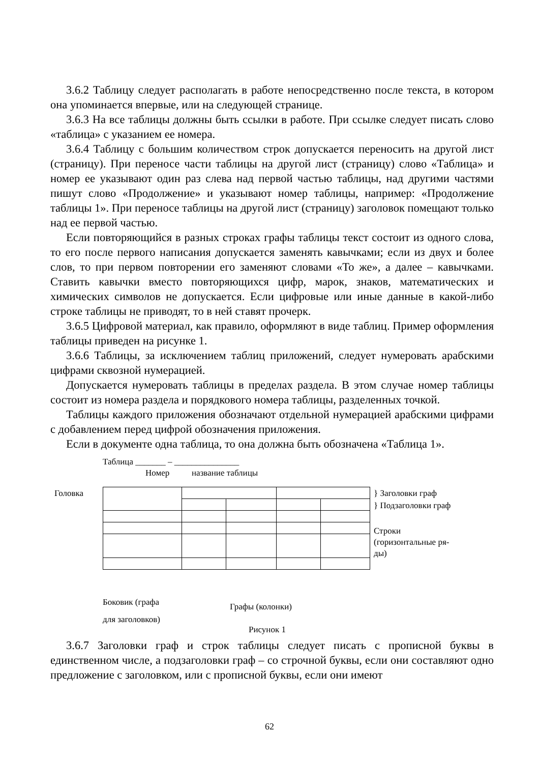3.6.2 Таблицу следует располагать в работе непосредственно после текста, в котором она упоминается впервые, или на следующей странице.
3.6.3 На все таблицы должны быть ссылки в работе. При ссылке следует писать слово «таблица» с указанием ее номера.
3.6.4 Таблицу с большим количеством строк допускается переносить на другой лист (страницу). При переносе части таблицы на другой лист (страницу) слово «Таблица» и номер ее указывают один раз слева над первой частью таблицы, над другими частями пишут слово «Продолжение» и указывают номер таблицы, например: «Продолжение таблицы 1». При переносе таблицы на другой лист (страницу) заголовок помещают только над ее первой частью.
Если повторяющийся в разных строках графы таблицы текст состоит из одного слова, то его после первого написания допускается заменять кавычками; если из двух и более слов, то при первом повторении его заменяют словами «То же», а далее – кавычками. Ставить кавычки вместо повторяющихся цифр, марок, знаков, математических и химических символов не допускается. Если цифровые или иные данные в какой-либо строке таблицы не приводят, то в ней ставят прочерк.
3.6.5 Цифровой материал, как правило, оформляют в виде таблиц. Пример оформления таблицы приведен на рисунке 1.
3.6.6 Таблицы, за исключением таблиц приложений, следует нумеровать арабскими цифрами сквозной нумерацией.
Допускается нумеровать таблицы в пределах раздела. В этом случае номер таблицы состоит из номера раздела и порядкового номера таблицы, разделенных точкой.
Таблицы каждого приложения обозначают отдельной нумерацией арабскими цифрами с добавлением перед цифрой обозначения приложения.
Если в документе одна таблица, то она должна быть обозначена «Таблица 1».
Таблица _______ – _______________
Номер название таблицы
Головка } Заголовки граф
} Подзаголовки граф
Строки
(горизонтальные ря-
ды)
Боковик (графа
для заголовков)
Графы (колонки)
Рисунок 1
3.6.7 Заголовки граф и строк таблицы следует писать с прописной буквы в единственном числе, а подзаголовки граф – со строчной буквы, если они составляют одно предложение с заголовком, или с прописной буквы, если они имеют
62